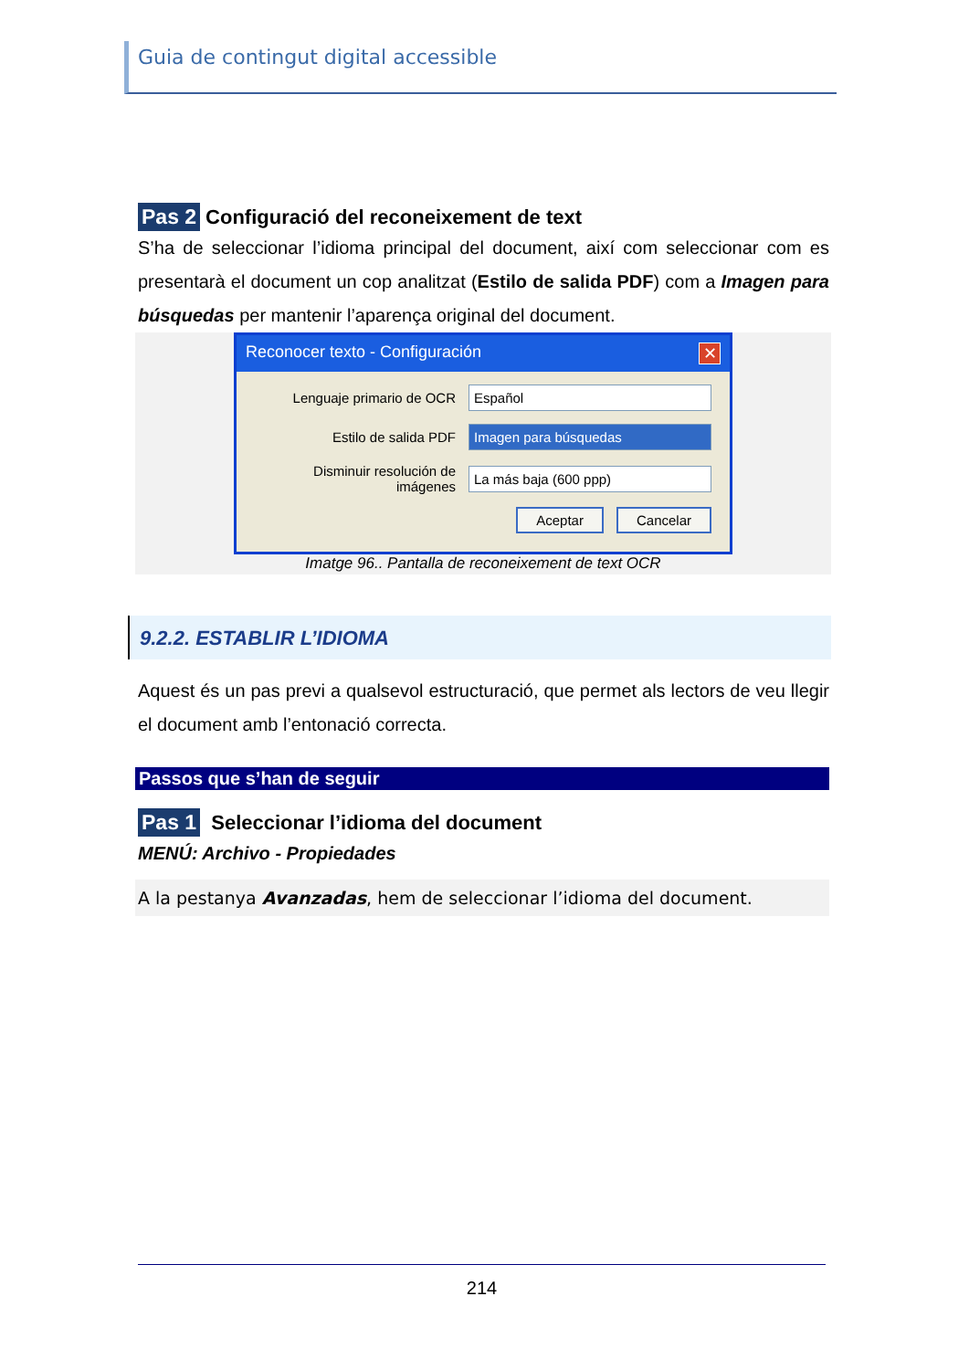Guia de contingut digital accessible
Pas 2 Configuració del reconeixement de text
S’ha de seleccionar l’idioma principal del document, així com seleccionar com es presentarà el document un cop analitzat (Estilo de salida PDF) com a Imagen para búsquedas per mantenir l’aparença original del document.
Reconocer texto - Configuración ✕
Lenguaje primario de OCR Español
Estilo de salida PDF Imagen para búsquedas
Disminuir resolución de imágenes La más baja (600 ppp)
Aceptar Cancelar
Imatge 96.. Pantalla de reconeixement de text OCR
9.2.2. ESTABLIR L’IDIOMA
Aquest és un pas previ a qualsevol estructuració, que permet als lectors de veu llegir el document amb l’entonació correcta.
Passos que s’han de seguir
Pas 1 Seleccionar l’idioma del document
MENÚ: Archivo - Propiedades
A la pestanya Avanzadas, hem de seleccionar l’idioma del document.
214